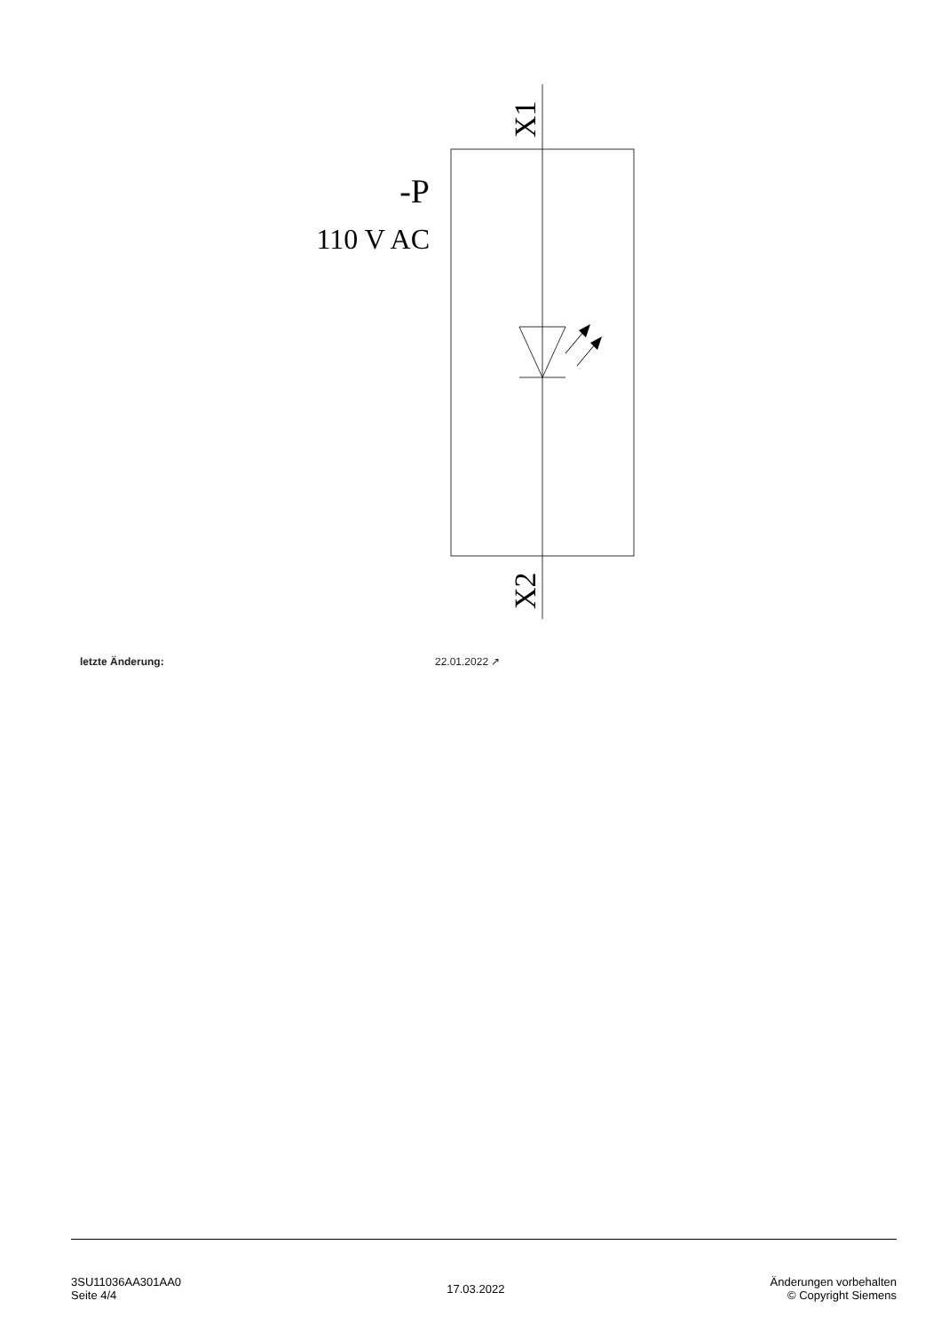-P
110 V AC
X1
X2
letzte Änderung: 22.01.2022 ↗
3SU11036AA301AA0
Seite 4/4
17.03.2022
Änderungen vorbehalten
© Copyright Siemens